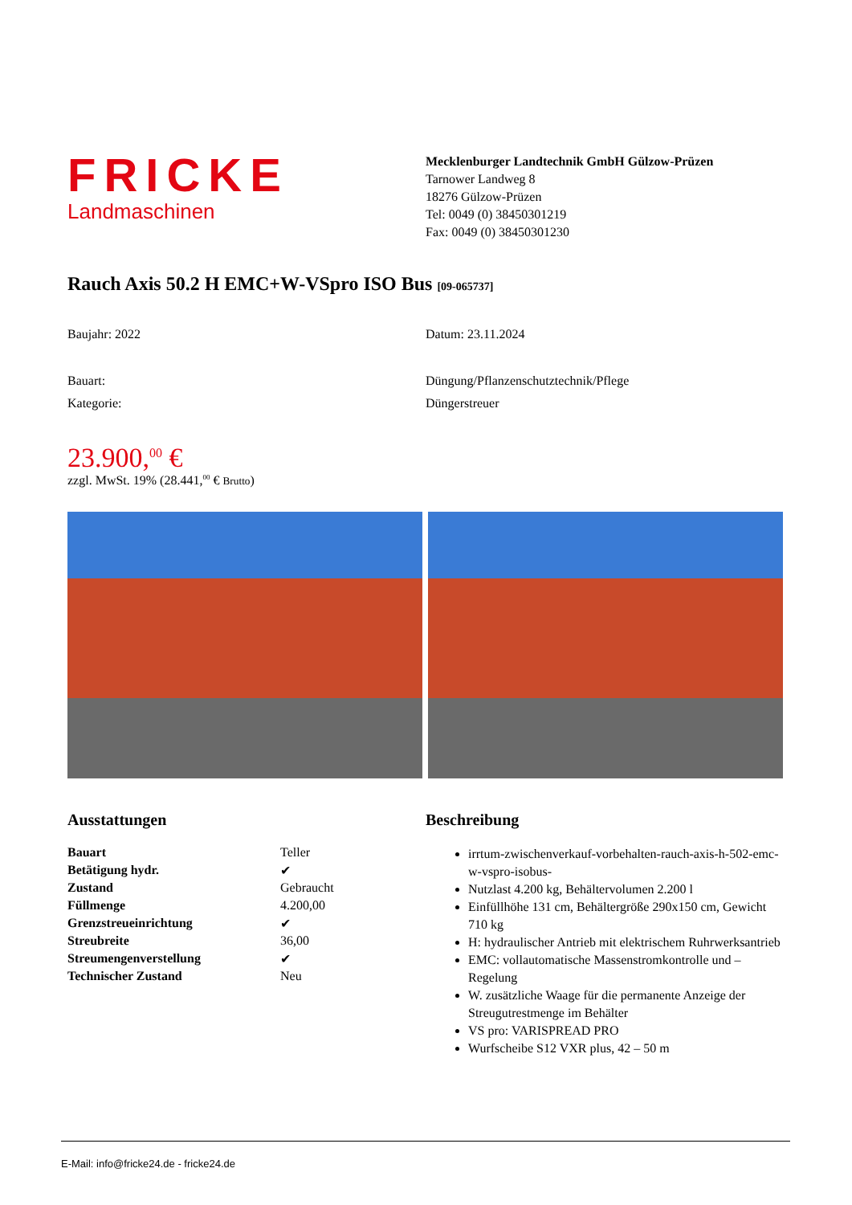FRICKE
Landmaschinen
Mecklenburger Landtechnik GmbH Gülzow-Prüzen
Tarnower Landweg 8
18276 Gülzow-Prüzen
Tel: 0049 (0) 38450301219
Fax: 0049 (0) 38450301230
Rauch Axis 50.2 H EMC+W-VSpro ISO Bus [09-065737]
Baujahr: 2022 Datum: 23.11.2024
Bauart: Düngung/Pflanzenschutztechnik/Pflege
Kategorie: Düngerstreuer
23.900,<sup>00</sup> €
zzgl. MwSt. 19% (28.441,<sup>00</sup> € Brutto)
Ausstattungen
| Bauart | Teller |
| Betätigung hydr. | ✔ |
| Zustand | Gebraucht |
| Füllmenge | 4.200,00 |
| Grenzstreueinrichtung | ✔ |
| Streubreite | 36,00 |
| Streumengenverstellung | ✔ |
| Technischer Zustand | Neu |
Beschreibung
irrtum-zwischenverkauf-vorbehalten-rauch-axis-h-502-emc-w-vspro-isobus-
Nutzlast 4.200 kg, Behältervolumen 2.200 l
Einfüllhöhe 131 cm, Behältergröße 290x150 cm, Gewicht 710 kg
H: hydraulischer Antrieb mit elektrischem Ruhrwerksantrieb
EMC: vollautomatische Massenstromkontrolle und –Regelung
W. zusätzliche Waage für die permanente Anzeige der Streugutrestmenge im Behälter
VS pro: VARISPREAD PRO
Wurfscheibe S12 VXR plus, 42 – 50 m
E-Mail: info@fricke24.de - fricke24.de